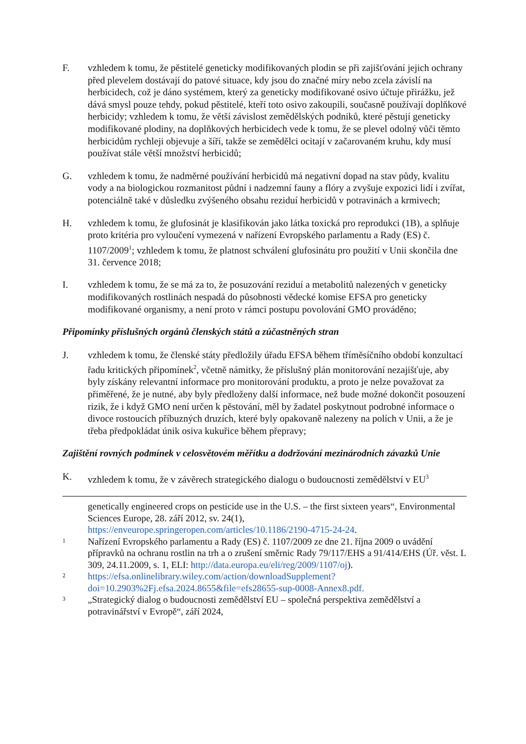F. vzhledem k tomu, že pěstitelé geneticky modifikovaných plodin se při zajišťování jejich ochrany před plevelem dostávají do patové situace, kdy jsou do značné míry nebo zcela závislí na herbicidech, což je dáno systémem, který za geneticky modifikované osivo účtuje přirážku, jež dává smysl pouze tehdy, pokud pěstitelé, kteří toto osivo zakoupili, současně používají doplňkové herbicidy; vzhledem k tomu, že větší závislost zemědělských podniků, které pěstují geneticky modifikované plodiny, na doplňkových herbicidech vede k tomu, že se plevel odolný vůči těmto herbicidům rychleji objevuje a šíří, takže se zemědělci ocitají v začarovaném kruhu, kdy musí používat stále větší množství herbicidů;
G. vzhledem k tomu, že nadměrné používání herbicidů má negativní dopad na stav půdy, kvalitu vody a na biologickou rozmanitost půdní i nadzemní fauny a flóry a zvyšuje expozici lidí i zvířat, potenciálně také v důsledku zvýšeného obsahu reziduí herbicidů v potravinách a krmivech;
H. vzhledem k tomu, že glufosinát je klasifikován jako látka toxická pro reprodukci (1B), a splňuje proto kritéria pro vyloučení vymezená v nařízení Evropského parlamentu a Rady (ES) č. 1107/2009<sup>1</sup>; vzhledem k tomu, že platnost schválení glufosinátu pro použití v Unii skončila dne 31. července 2018;
I. vzhledem k tomu, že se má za to, že posuzování reziduí a metabolitů nalezených v geneticky modifikovaných rostlinách nespadá do působnosti vědecké komise EFSA pro geneticky modifikované organismy, a není proto v rámci postupu povolování GMO prováděno;
Připomínky příslušných orgánů členských států a zúčastněných stran
J. vzhledem k tomu, že členské státy předložily úřadu EFSA během tříměsíčního období konzultací řadu kritických připomínek<sup>2</sup>, včetně námitky, že příslušný plán monitorování nezajišťuje, aby byly získány relevantní informace pro monitorování produktu, a proto je nelze považovat za přiměřené, že je nutné, aby byly předloženy další informace, než bude možné dokončit posouzení rizik, že i když GMO není určen k pěstování, měl by žadatel poskytnout podrobné informace o divoce rostoucích příbuzných druzích, které byly opakovaně nalezeny na polích v Unii, a že je třeba předpokládat únik osiva kukuřice během přepravy;
Zajištění rovných podmínek v celosvětovém měřítku a dodržování mezinárodních závazků Unie
K. vzhledem k tomu, že v závěrech strategického dialogu o budoucnosti zemědělství v EU<sup>3</sup>
genetically engineered crops on pesticide use in the U.S. – the first sixteen years“, Environmental Sciences Europe, 28. září 2012, sv. 24(1), https://enveurope.springeropen.com/articles/10.1186/2190-4715-24-24.
1
Nařízení Evropského parlamentu a Rady (ES) č. 1107/2009 ze dne 21. října 2009 o uvádění přípravků na ochranu rostlin na trh a o zrušení směrnic Rady 79/117/EHS a 91/414/EHS (Úř. věst. L 309, 24.11.2009, s. 1, ELI: http://data.europa.eu/eli/reg/2009/1107/oj).
2
https://efsa.onlinelibrary.wiley.com/action/downloadSupplement?doi=10.2903%2Fj.efsa.2024.8655&file=efs28655-sup-0008-Annex8.pdf.
3
„Strategický dialog o budoucnosti zemědělství EU – společná perspektiva zemědělství a potravinářství v Evropě“, září 2024,